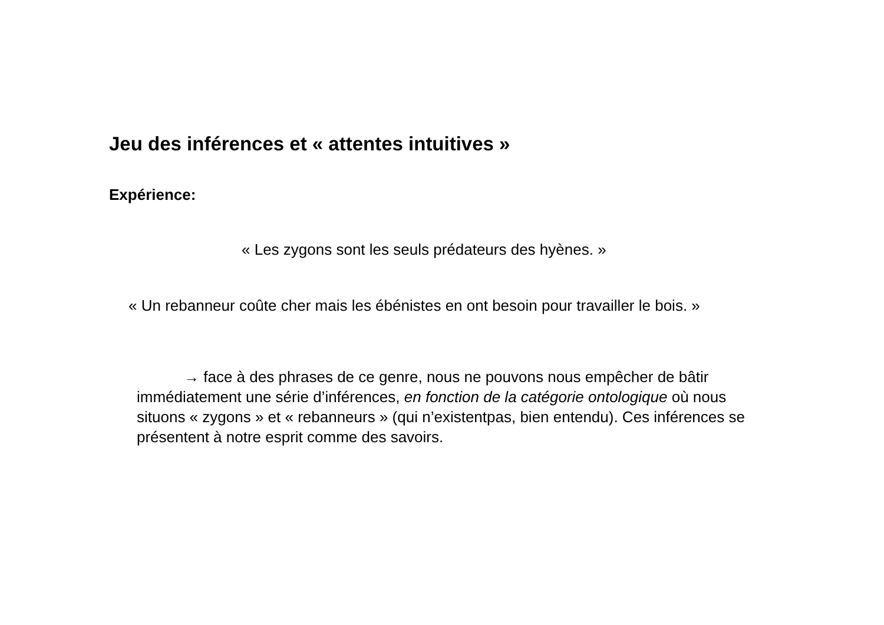Jeu des inférences et « attentes intuitives »
Expérience:
« Les zygons sont les seuls prédateurs des hyènes. »
« Un rebanneur coûte cher mais les ébénistes en ont besoin pour travailler le bois. »
→ face à des phrases de ce genre, nous ne pouvons nous empêcher de bâtir immédiatement une série d’inférences, en fonction de la catégorie ontologique où nous situons « zygons » et « rebanneurs » (qui n’existentpas, bien entendu). Ces inférences se présentent à notre esprit comme des savoirs.